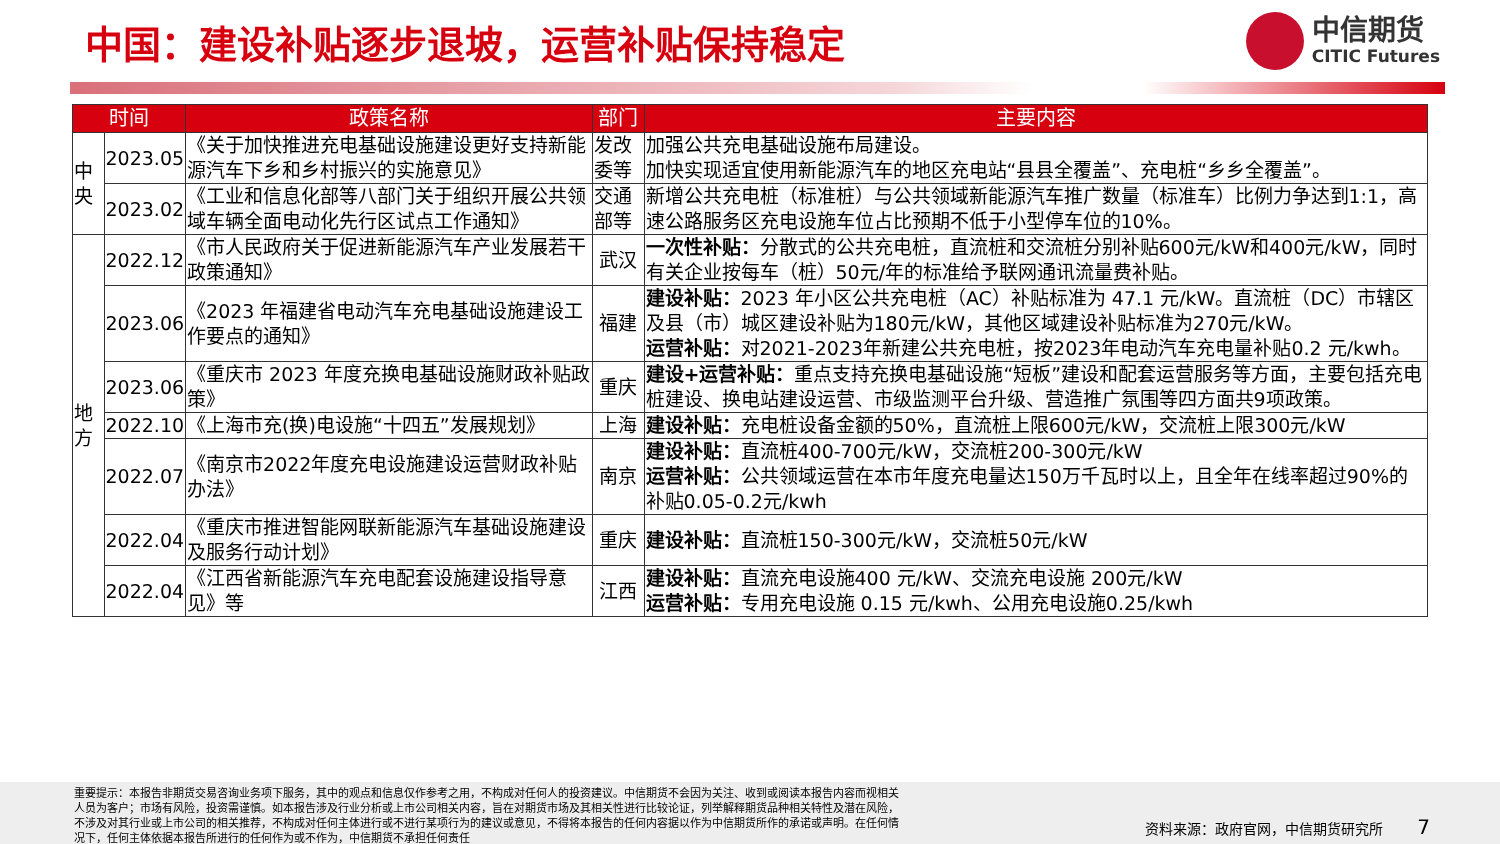中国：建设补贴逐步退坡，运营补贴保持稳定
中信期货
CITIC Futures
| 时间 | | 政策名称 | 部门 | 主要内容 |
| --- | --- | --- | --- | --- |
| 中央 | 2023.05 | 《关于加快推进充电基础设施建设更好支持新能源汽车下乡和乡村振兴的实施意见》 | 发改委等 | 加强公共充电基础设施布局建设。 加快实现适宜使用新能源汽车的地区充电站“县县全覆盖”、充电桩“乡乡全覆盖”。 |
| | 2023.02 | 《工业和信息化部等八部门关于组织开展公共领域车辆全面电动化先行区试点工作通知》 | 交通部等 | 新增公共充电桩（标准桩）与公共领域新能源汽车推广数量（标准车）比例力争达到1:1，高速公路服务区充电设施车位占比预期不低于小型停车位的10%。 |
| 地方 | 2022.12 | 《市人民政府关于促进新能源汽车产业发展若干政策通知》 | 武汉 | 一次性补贴： 分散式的公共充电桩，直流桩和交流桩分别补贴600元/kW和400元/kW，同时有关企业按每车（桩）50元/年的标准给予联网通讯流量费补贴。 |
| | 2023.06 | 《2023 年福建省电动汽车充电基础设施建设工作要点的通知》 | 福建 | 建设补贴： 2023 年小区公共充电桩（AC）补贴标准为 47.1 元/kW。直流桩（DC）市辖区及县（市）城区建设补贴为180元/kW，其他区域建设补贴标准为270元/kW。 运营补贴： 对2021-2023年新建公共充电桩，按2023年电动汽车充电量补贴0.2 元/kwh。 |
| | 2023.06 | 《重庆市 2023 年度充换电基础设施财政补贴政策》 | 重庆 | 建设+运营补贴： 重点支持充换电基础设施“短板”建设和配套运营服务等方面，主要包括充电桩建设、换电站建设运营、市级监测平台升级、营造推广氛围等四方面共9项政策。 |
| | 2022.10 | 《上海市充(换)电设施“十四五”发展规划》 | 上海 | 建设补贴： 充电桩设备金额的50%，直流桩上限600元/kW，交流桩上限300元/kW |
| | 2022.07 | 《南京市2022年度充电设施建设运营财政补贴办法》 | 南京 | 建设补贴： 直流桩400-700元/kW，交流桩200-300元/kW 运营补贴： 公共领域运营在本市年度充电量达150万千瓦时以上，且全年在线率超过90%的补贴0.05-0.2元/kwh |
| | 2022.04 | 《重庆市推进智能网联新能源汽车基础设施建设及服务行动计划》 | 重庆 | 建设补贴： 直流桩150-300元/kW，交流桩50元/kW |
| | 2022.04 | 《江西省新能源汽车充电配套设施建设指导意见》等 | 江西 | 建设补贴： 直流充电设施400 元/kW、交流充电设施 200元/kW 运营补贴： 专用充电设施 0.15 元/kwh、公用充电设施0.25/kwh |
重要提示：本报告非期货交易咨询业务项下服务，其中的观点和信息仅作参考之用，不构成对任何人的投资建议。中信期货不会因为关注、收到或阅读本报告内容而视相关人员为客户；市场有风险，投资需谨慎。如本报告涉及行业分析或上市公司相关内容，旨在对期货市场及其相关性进行比较论证，列举解释期货品种相关特性及潜在风险，不涉及对其行业或上市公司的相关推荐，不构成对任何主体进行或不进行某项行为的建议或意见，不得将本报告的任何内容据以作为中信期货所作的承诺或声明。在任何情况下，任何主体依据本报告所进行的任何作为或不作为，中信期货不承担任何责任
资料来源：政府官网，中信期货研究所 7